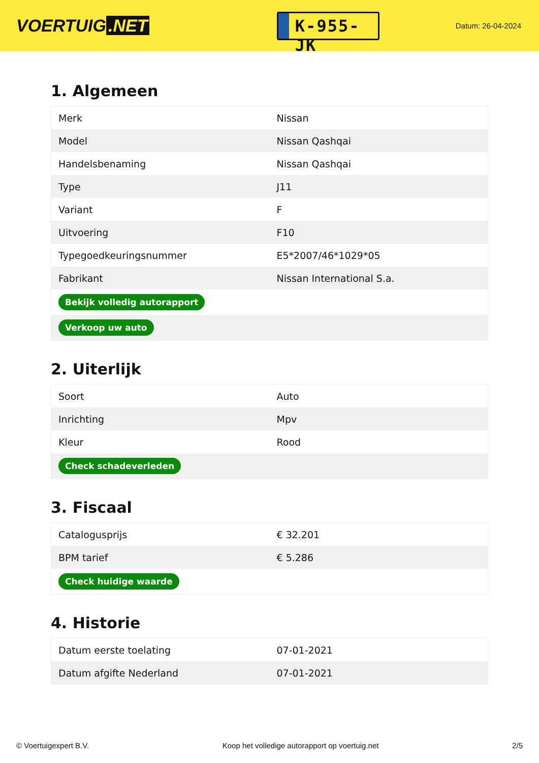VOERTUIG.NET
K-955-JK
Datum: 26-04-2024
1. Algemeen
| Merk | Nissan |
| Model | Nissan Qashqai |
| Handelsbenaming | Nissan Qashqai |
| Type | J11 |
| Variant | F |
| Uitvoering | F10 |
| Typegoedkeuringsnummer | E5*2007/46*1029*05 |
| Fabrikant | Nissan International S.a. |
| Bekijk volledig autorapport | |
| Verkoop uw auto | |
2. Uiterlijk
| Soort | Auto |
| Inrichting | Mpv |
| Kleur | Rood |
| Check schadeverleden | |
3. Fiscaal
| Catalogusprijs | € 32.201 |
| BPM tarief | € 5.286 |
| Check huidige waarde | |
4. Historie
| Datum eerste toelating | 07-01-2021 |
| Datum afgifte Nederland | 07-01-2021 |
© Voertuigexpert B.V. Koop het volledige autorapport op voertuig.net 2/5